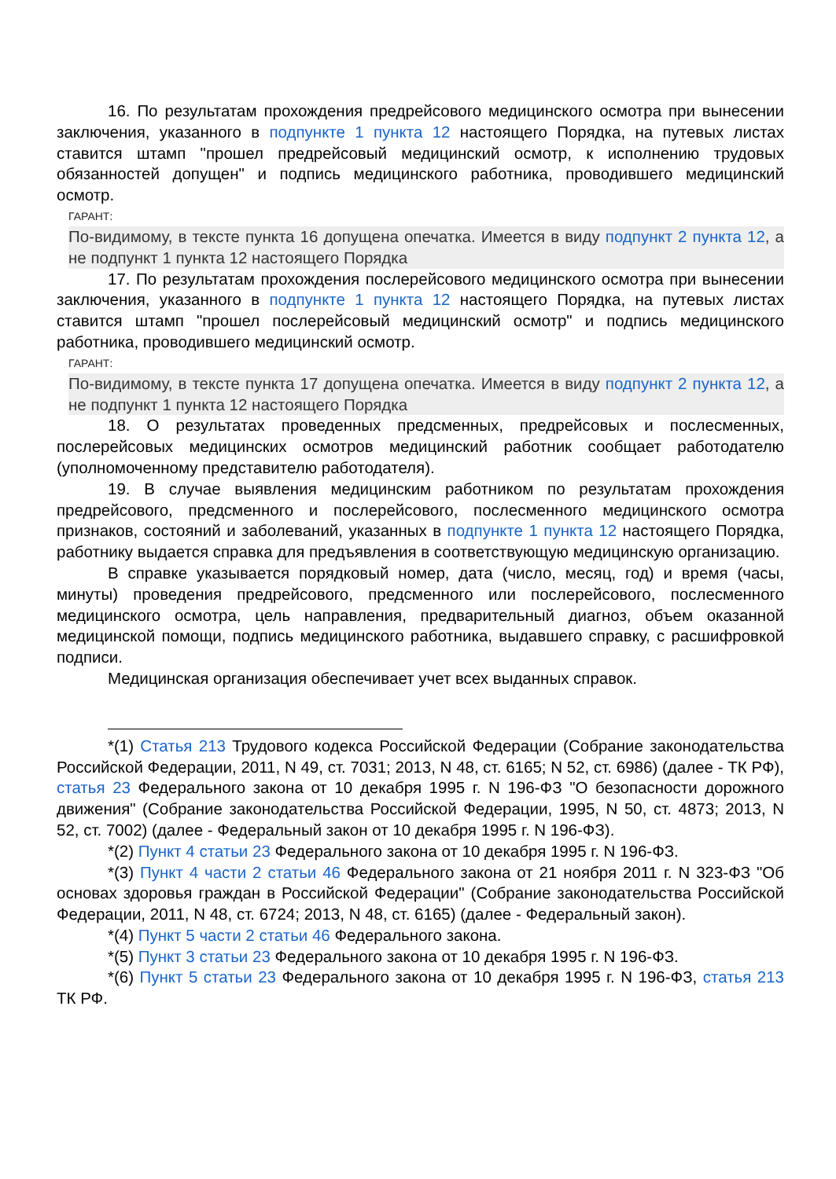16. По результатам прохождения предрейсового медицинского осмотра при вынесении заключения, указанного в подпункте 1 пункта 12 настоящего Порядка, на путевых листах ставится штамп "прошел предрейсовый медицинский осмотр, к исполнению трудовых обязанностей допущен" и подпись медицинского работника, проводившего медицинский осмотр.
ГАРАНТ:
По-видимому, в тексте пункта 16 допущена опечатка. Имеется в виду подпункт 2 пункта 12, а не подпункт 1 пункта 12 настоящего Порядка
17. По результатам прохождения послерейсового медицинского осмотра при вынесении заключения, указанного в подпункте 1 пункта 12 настоящего Порядка, на путевых листах ставится штамп "прошел послерейсовый медицинский осмотр" и подпись медицинского работника, проводившего медицинский осмотр.
ГАРАНТ:
По-видимому, в тексте пункта 17 допущена опечатка. Имеется в виду подпункт 2 пункта 12, а не подпункт 1 пункта 12 настоящего Порядка
18. О результатах проведенных предсменных, предрейсовых и послесменных, послерейсовых медицинских осмотров медицинский работник сообщает работодателю (уполномоченному представителю работодателя).
19. В случае выявления медицинским работником по результатам прохождения предрейсового, предсменного и послерейсового, послесменного медицинского осмотра признаков, состояний и заболеваний, указанных в подпункте 1 пункта 12 настоящего Порядка, работнику выдается справка для предъявления в соответствующую медицинскую организацию.
В справке указывается порядковый номер, дата (число, месяц, год) и время (часы, минуты) проведения предрейсового, предсменного или послерейсового, послесменного медицинского осмотра, цель направления, предварительный диагноз, объем оказанной медицинской помощи, подпись медицинского работника, выдавшего справку, с расшифровкой подписи.
Медицинская организация обеспечивает учет всех выданных справок.
*(1) Статья 213 Трудового кодекса Российской Федерации (Собрание законодательства Российской Федерации, 2011, N 49, ст. 7031; 2013, N 48, ст. 6165; N 52, ст. 6986) (далее - ТК РФ), статья 23 Федерального закона от 10 декабря 1995 г. N 196-ФЗ "О безопасности дорожного движения" (Собрание законодательства Российской Федерации, 1995, N 50, ст. 4873; 2013, N 52, ст. 7002) (далее - Федеральный закон от 10 декабря 1995 г. N 196-ФЗ).
*(2) Пункт 4 статьи 23 Федерального закона от 10 декабря 1995 г. N 196-ФЗ.
*(3) Пункт 4 части 2 статьи 46 Федерального закона от 21 ноября 2011 г. N 323-ФЗ "Об основах здоровья граждан в Российской Федерации" (Собрание законодательства Российской Федерации, 2011, N 48, ст. 6724; 2013, N 48, ст. 6165) (далее - Федеральный закон).
*(4) Пункт 5 части 2 статьи 46 Федерального закона.
*(5) Пункт 3 статьи 23 Федерального закона от 10 декабря 1995 г. N 196-ФЗ.
*(6) Пункт 5 статьи 23 Федерального закона от 10 декабря 1995 г. N 196-ФЗ, статья 213 ТК РФ.